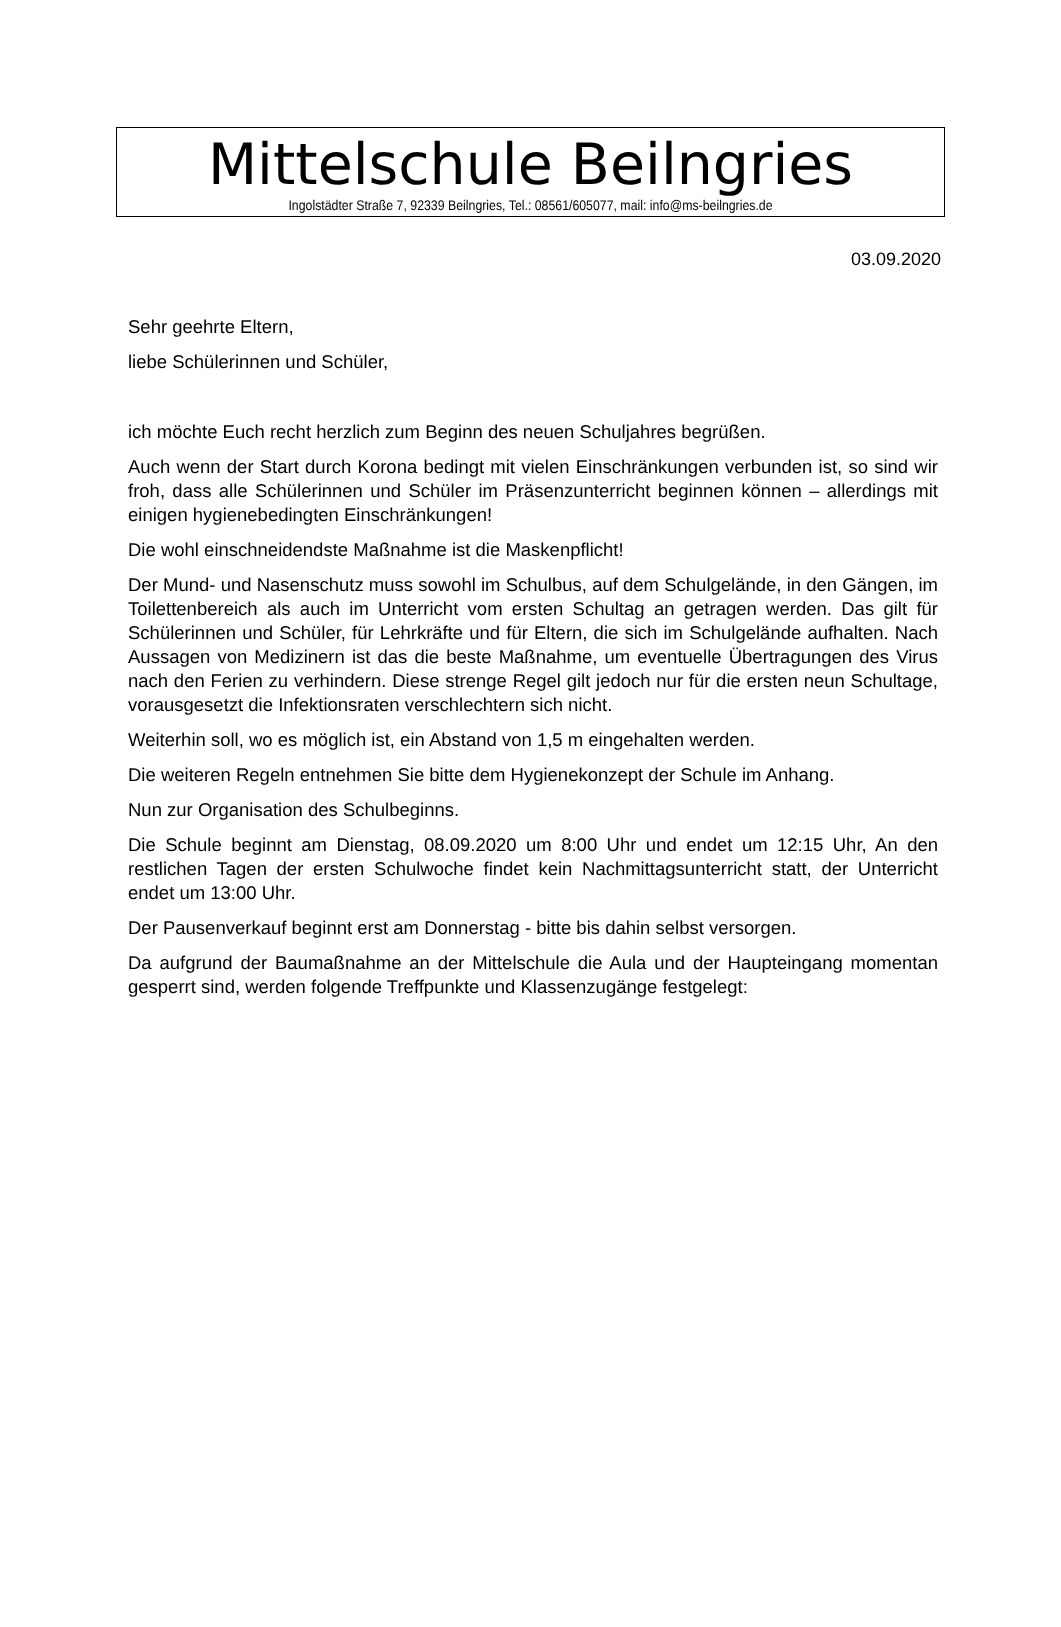Mittelschule Beilngries
Ingolstädter Straße 7, 92339 Beilngries, Tel.: 08561/605077, mail: info@ms-beilngries.de
03.09.2020
Sehr geehrte Eltern,
liebe Schülerinnen und Schüler,
ich möchte Euch recht herzlich zum Beginn des neuen Schuljahres begrüßen.
Auch wenn der Start durch Korona bedingt mit vielen Einschränkungen verbunden ist, so sind wir froh, dass alle Schülerinnen und Schüler im Präsenzunterricht beginnen können – allerdings mit einigen hygienebedingten Einschränkungen!
Die wohl einschneidendste Maßnahme ist die Maskenpflicht!
Der Mund- und Nasenschutz muss sowohl im Schulbus, auf dem Schulgelände, in den Gängen, im Toilettenbereich als auch im Unterricht vom ersten Schultag an getragen werden. Das gilt für Schülerinnen und Schüler, für Lehrkräfte und für Eltern, die sich im Schulgelände aufhalten. Nach Aussagen von Medizinern ist das die beste Maßnahme, um eventuelle Übertragungen des Virus nach den Ferien zu verhindern. Diese strenge Regel gilt jedoch nur für die ersten neun Schultage, vorausgesetzt die Infektionsraten verschlechtern sich nicht.
Weiterhin soll, wo es möglich ist, ein Abstand von 1,5 m eingehalten werden.
Die weiteren Regeln entnehmen Sie bitte dem Hygienekonzept der Schule im Anhang.
Nun zur Organisation des Schulbeginns.
Die Schule beginnt am Dienstag, 08.09.2020 um 8:00 Uhr und endet um 12:15 Uhr, An den restlichen Tagen der ersten Schulwoche findet kein Nachmittagsunterricht statt, der Unterricht endet um 13:00 Uhr.
Der Pausenverkauf beginnt erst am Donnerstag - bitte bis dahin selbst versorgen.
Da aufgrund der Baumaßnahme an der Mittelschule die Aula und der Haupteingang momentan gesperrt sind, werden folgende Treffpunkte und Klassenzugänge festgelegt: